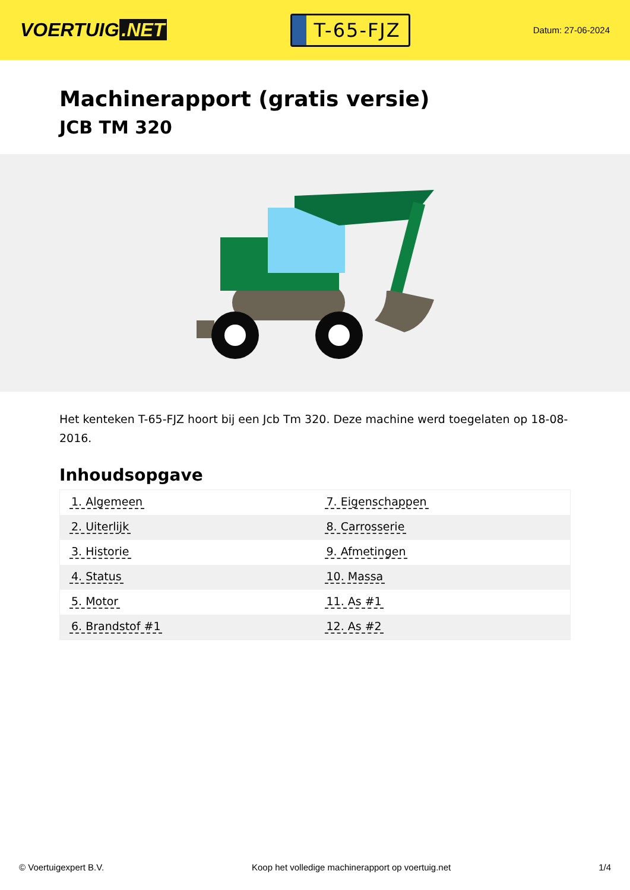VOERTUIG.NET
T-65-FJZ
Datum: 27-06-2024
Machinerapport (gratis versie)
JCB TM 320
Het kenteken T-65-FJZ hoort bij een Jcb Tm 320. Deze machine werd toegelaten op 18-08-2016.
Inhoudsopgave
| 1. Algemeen | 7. Eigenschappen |
| 2. Uiterlijk | 8. Carrosserie |
| 3. Historie | 9. Afmetingen |
| 4. Status | 10. Massa |
| 5. Motor | 11. As #1 |
| 6. Brandstof #1 | 12. As #2 |
© Voertuigexpert B.V. Koop het volledige machinerapport op voertuig.net 1/4